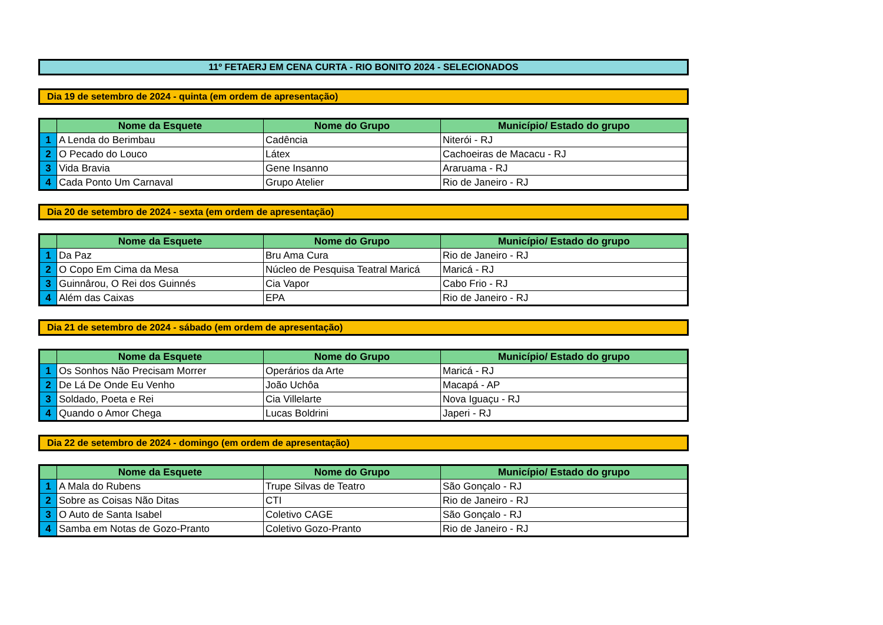11º FETAERJ EM CENA CURTA - RIO BONITO 2024 - SELECIONADOS
Dia 19 de setembro de 2024 - quinta (em ordem de apresentação)
| | Nome da Esquete | Nome do Grupo | Município/ Estado do grupo |
| --- | --- | --- | --- |
| 1 | A Lenda do Berimbau | Cadência | Niterói - RJ |
| 2 | O Pecado do Louco | Látex | Cachoeiras de Macacu - RJ |
| 3 | Vida Bravia | Gene Insanno | Araruama - RJ |
| 4 | Cada Ponto Um Carnaval | Grupo Atelier | Rio de Janeiro - RJ |
Dia 20 de setembro de 2024 - sexta (em ordem de apresentação)
| | Nome da Esquete | Nome do Grupo | Município/ Estado do grupo |
| --- | --- | --- | --- |
| 1 | Da Paz | Bru Ama Cura | Rio de Janeiro - RJ |
| 2 | O Copo Em Cima da Mesa | Núcleo de Pesquisa Teatral Maricá | Maricá - RJ |
| 3 | Guinnârou, O Rei dos Guinnés | Cia Vapor | Cabo Frio - RJ |
| 4 | Além das Caixas | EPA | Rio de Janeiro - RJ |
Dia 21 de setembro de 2024 - sábado (em ordem de apresentação)
| | Nome da Esquete | Nome do Grupo | Município/ Estado do grupo |
| --- | --- | --- | --- |
| 1 | Os Sonhos Não Precisam Morrer | Operários da Arte | Maricá - RJ |
| 2 | De Lá De Onde Eu Venho | João Uchôa | Macapá - AP |
| 3 | Soldado, Poeta e Rei | Cia Villelarte | Nova Iguaçu - RJ |
| 4 | Quando o Amor Chega | Lucas Boldrini | Japeri - RJ |
Dia 22 de setembro de 2024 - domingo (em ordem de apresentação)
| | Nome da Esquete | Nome do Grupo | Município/ Estado do grupo |
| --- | --- | --- | --- |
| 1 | A Mala do Rubens | Trupe Silvas de Teatro | São Gonçalo - RJ |
| 2 | Sobre as Coisas Não Ditas | CTI | Rio de Janeiro - RJ |
| 3 | O Auto de Santa Isabel | Coletivo CAGE | São Gonçalo - RJ |
| 4 | Samba em Notas de Gozo-Pranto | Coletivo Gozo-Pranto | Rio de Janeiro - RJ |